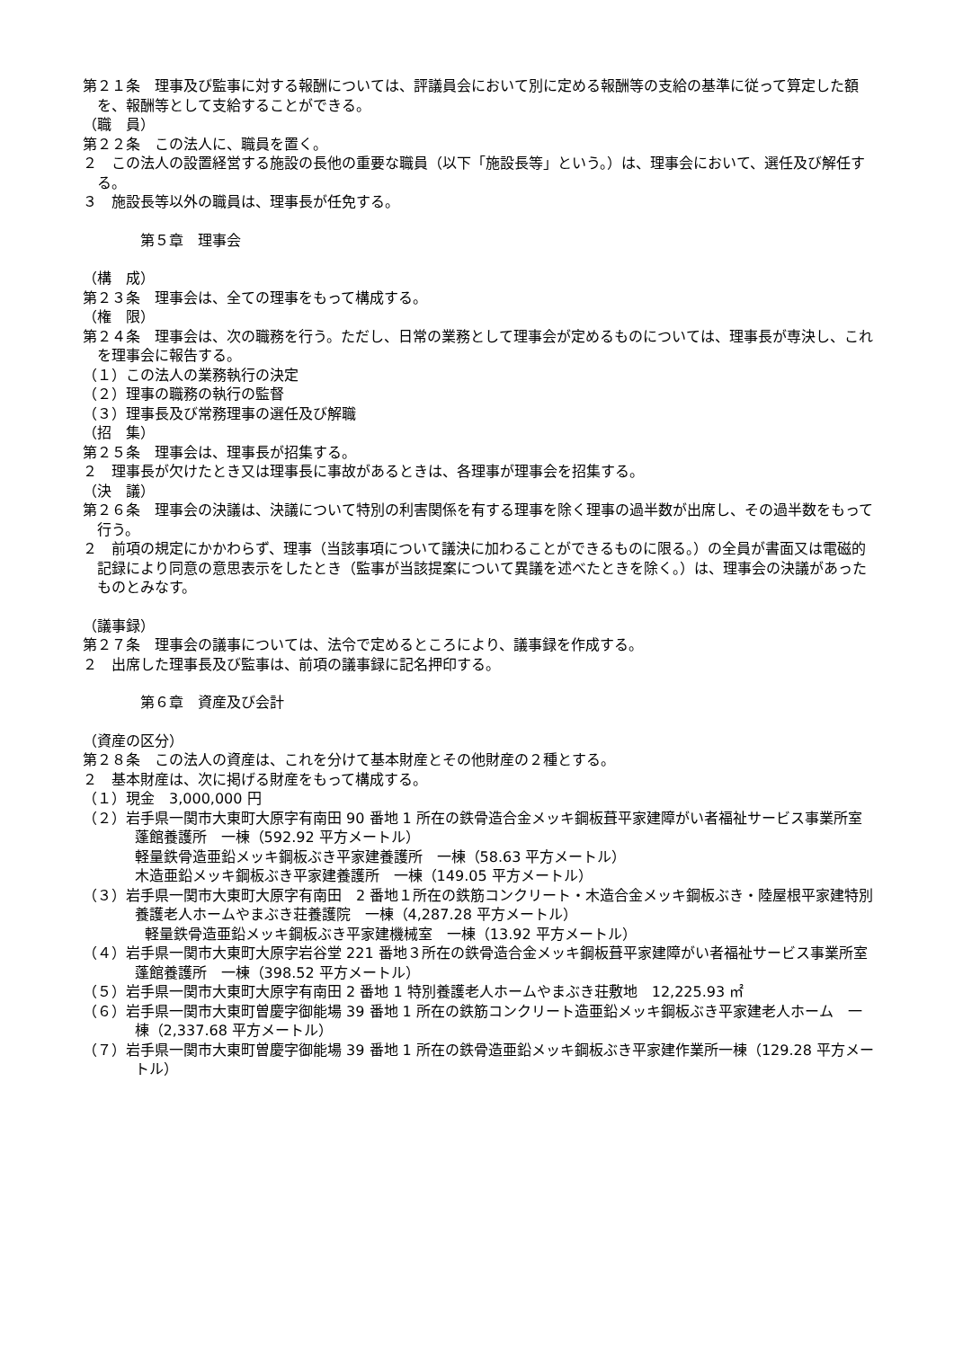第２１条　理事及び監事に対する報酬については、評議員会において別に定める報酬等の支給の基準に従って算定した額を、報酬等として支給することができる。
（職　員）
第２２条　この法人に、職員を置く。
２　この法人の設置経営する施設の長他の重要な職員（以下「施設長等」という。）は、理事会において、選任及び解任する。
３　施設長等以外の職員は、理事長が任免する。
第５章　理事会
（構　成）
第２３条　理事会は、全ての理事をもって構成する。
（権　限）
第２４条　理事会は、次の職務を行う。ただし、日常の業務として理事会が定めるものについては、理事長が専決し、これを理事会に報告する。
（１）この法人の業務執行の決定
（２）理事の職務の執行の監督
（３）理事長及び常務理事の選任及び解職
（招　集）
第２５条　理事会は、理事長が招集する。
２　理事長が欠けたとき又は理事長に事故があるときは、各理事が理事会を招集する。
（決　議）
第２６条　理事会の決議は、決議について特別の利害関係を有する理事を除く理事の過半数が出席し、その過半数をもって行う。
２　前項の規定にかかわらず、理事（当該事項について議決に加わることができるものに限る。）の全員が書面又は電磁的記録により同意の意思表示をしたとき（監事が当該提案について異議を述べたときを除く。）は、理事会の決議があったものとみなす。
（議事録）
第２７条　理事会の議事については、法令で定めるところにより、議事録を作成する。
２　出席した理事長及び監事は、前項の議事録に記名押印する。
第６章　資産及び会計
（資産の区分）
第２８条　この法人の資産は、これを分けて基本財産とその他財産の２種とする。
２　基本財産は、次に掲げる財産をもって構成する。
（１）現金　3,000,000 円
（２）岩手県一関市大東町大原字有南田 90 番地 1 所在の鉄骨造合金メッキ鋼板葺平家建障がい者福祉サービス事業所室蓬館養護所　一棟（592.92 平方メートル）
軽量鉄骨造亜鉛メッキ鋼板ぶき平家建養護所　一棟（58.63 平方メートル）
木造亜鉛メッキ鋼板ぶき平家建養護所　一棟（149.05 平方メートル）
（３）岩手県一関市大東町大原字有南田　2 番地１所在の鉄筋コンクリート・木造合金メッキ鋼板ぶき・陸屋根平家建特別養護老人ホームやまぶき荘養護院　一棟（4,287.28 平方メートル）
軽量鉄骨造亜鉛メッキ鋼板ぶき平家建機械室　一棟（13.92 平方メートル）
（４）岩手県一関市大東町大原字岩谷堂 221 番地３所在の鉄骨造合金メッキ鋼板葺平家建障がい者福祉サービス事業所室蓬館養護所　一棟（398.52 平方メートル）
（５）岩手県一関市大東町大原字有南田 2 番地 1 特別養護老人ホームやまぶき荘敷地　12,225.93 ㎡
（６）岩手県一関市大東町曽慶字御能場 39 番地 1 所在の鉄筋コンクリート造亜鉛メッキ鋼板ぶき平家建老人ホーム　一棟（2,337.68 平方メートル）
（７）岩手県一関市大東町曽慶字御能場 39 番地 1 所在の鉄骨造亜鉛メッキ鋼板ぶき平家建作業所一棟（129.28 平方メートル）